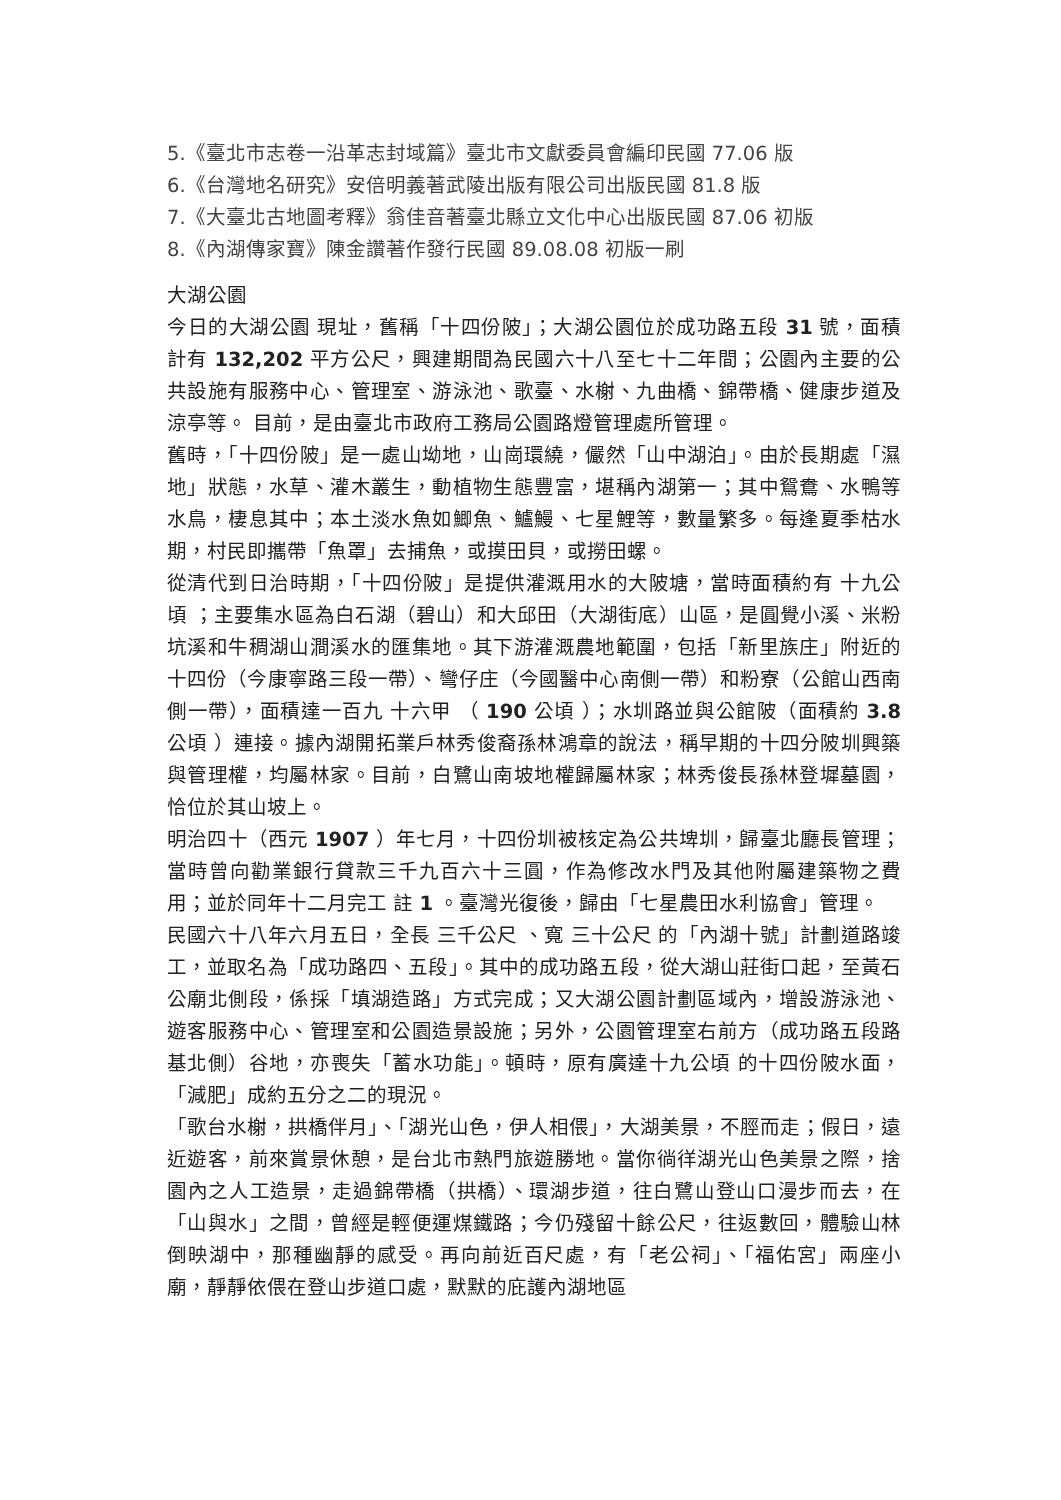5.《臺北市志卷一沿革志封域篇》臺北市文獻委員會編印民國 77.06 版
6.《台灣地名研究》安倍明義著武陵出版有限公司出版民國 81.8 版
7.《大臺北古地圖考釋》翁佳音著臺北縣立文化中心出版民國 87.06 初版
8.《內湖傳家寶》陳金讚著作發行民國 89.08.08 初版一刷
大湖公園
今日的大湖公園 現址，舊稱「十四份陂」；大湖公園位於成功路五段 31 號，面積計有 132,202 平方公尺，興建期間為民國六十八至七十二年間；公園內主要的公共設施有服務中心、管理室、游泳池、歌臺、水榭、九曲橋、錦帶橋、健康步道及涼亭等。 目前，是由臺北市政府工務局公園路燈管理處所管理。
舊時，「十四份陂」是一處山坳地，山崗環繞，儼然「山中湖泊」。由於長期處「濕地」狀態，水草、灌木叢生，動植物生態豐富，堪稱內湖第一；其中鴛鴦、水鴨等水鳥，棲息其中；本土淡水魚如鯽魚、鱸鰻、七星鯉等，數量繁多。每逢夏季枯水期，村民即攜帶「魚罩」去捕魚，或摸田貝，或撈田螺。
從清代到日治時期，「十四份陂」是提供灌溉用水的大陂塘，當時面積約有 十九公頃 ；主要集水區為白石湖（碧山）和大邱田（大湖街底）山區，是圓覺小溪、米粉坑溪和牛稠湖山澗溪水的匯集地。其下游灌溉農地範圍，包括「新里族庄」附近的十四份（今康寧路三段一帶）、彎仔庄（今國醫中心南側一帶）和粉寮（公館山西南側一帶），面積達一百九 十六甲 （ 190 公頃 ）；水圳路並與公館陂（面積約 3.8 公頃 ）連接。據內湖開拓業戶林秀俊裔孫林鴻章的說法，稱早期的十四分陂圳興築與管理權，均屬林家。目前，白鷺山南坡地權歸屬林家；林秀俊長孫林登墀墓園，恰位於其山坡上。
明治四十（西元 1907 ）年七月，十四份圳被核定為公共埤圳，歸臺北廳長管理；當時曾向勸業銀行貸款三千九百六十三圓，作為修改水門及其他附屬建築物之費用；並於同年十二月完工 註 1 。臺灣光復後，歸由「七星農田水利協會」管理。
民國六十八年六月五日，全長 三千公尺 、寬 三十公尺 的「內湖十號」計劃道路竣工，並取名為「成功路四、五段」。其中的成功路五段，從大湖山莊街口起，至黃石公廟北側段，係採「填湖造路」方式完成；又大湖公園計劃區域內，增設游泳池、遊客服務中心、管理室和公園造景設施；另外，公園管理室右前方（成功路五段路基北側）谷地，亦喪失「蓄水功能」。頓時，原有廣達十九公頃 的十四份陂水面，「減肥」成約五分之二的現況。
「歌台水榭，拱橋伴月」、「湖光山色，伊人相偎」，大湖美景，不脛而走；假日，遠近遊客，前來賞景休憩，是台北市熱門旅遊勝地。當你徜徉湖光山色美景之際，捨園內之人工造景，走過錦帶橋（拱橋）、環湖步道，往白鷺山登山口漫步而去，在「山與水」之間，曾經是輕便運煤鐵路；今仍殘留十餘公尺，往返數回，體驗山林倒映湖中，那種幽靜的感受。再向前近百尺處，有「老公祠」、「福佑宮」兩座小廟，靜靜依偎在登山步道口處，默默的庇護內湖地區